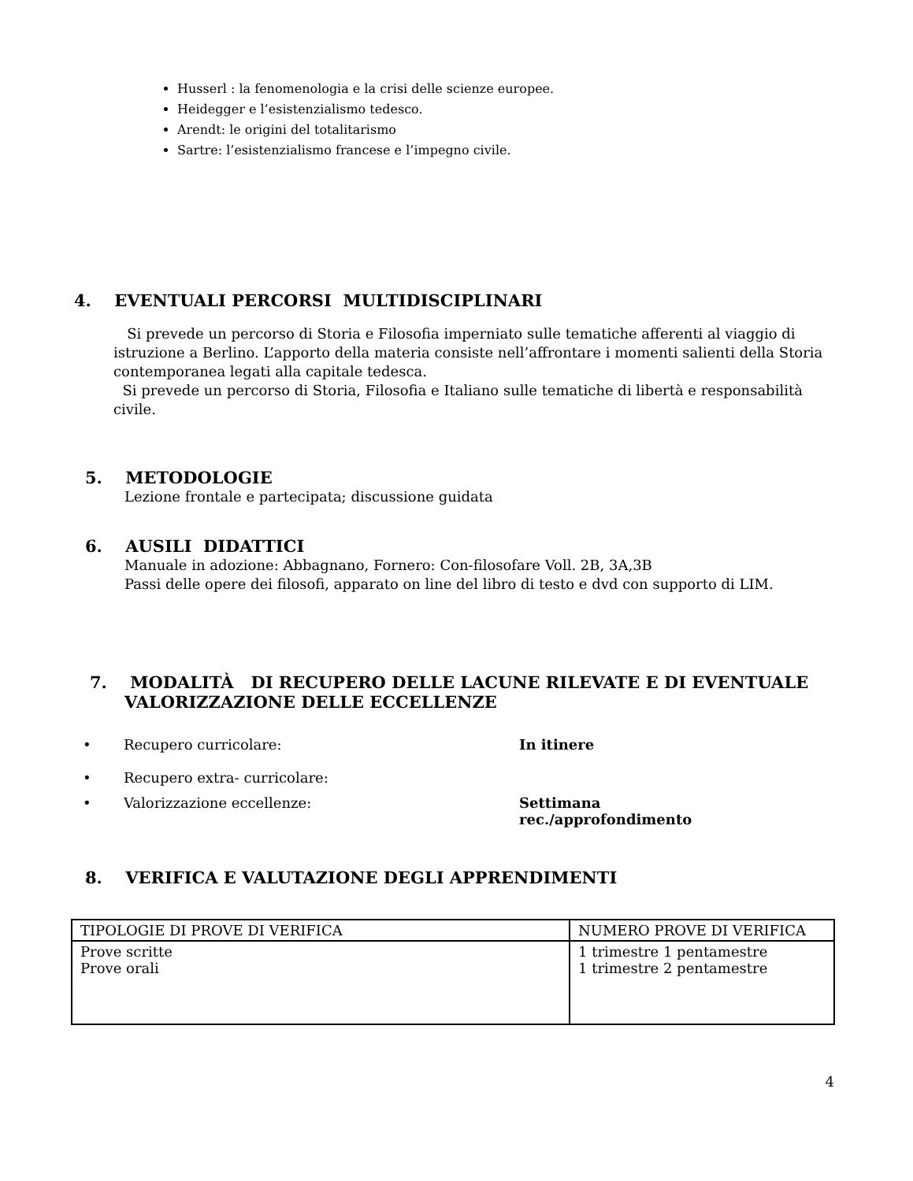Husserl : la fenomenologia e la crisi delle scienze europee.
Heidegger e l’esistenzialismo tedesco.
Arendt: le origini del totalitarismo
Sartre: l’esistenzialismo francese e l’impegno civile.
4. EVENTUALI PERCORSI MULTIDISCIPLINARI
Si prevede un percorso di Storia e Filosofia imperniato sulle tematiche afferenti al viaggio di istruzione a Berlino. L’apporto della materia consiste nell’affrontare i momenti salienti della Storia contemporanea legati alla capitale tedesca.
Si prevede un percorso di Storia, Filosofia e Italiano sulle tematiche di libertà e responsabilità civile.
5. METODOLOGIE
Lezione frontale e partecipata; discussione guidata
6. AUSILI DIDATTICI
Manuale in adozione: Abbagnano, Fornero: Con-filosofare Voll. 2B, 3A,3B
Passi delle opere dei filosofi, apparato on line del libro di testo e dvd con supporto di LIM.
7. MODALITÀ DI RECUPERO DELLE LACUNE RILEVATE E DI EVENTUALE VALORIZZAZIONE DELLE ECCELLENZE
| • | Recupero curricolare: | In itinere |
| • | Recupero extra- curricolare: | |
| • | Valorizzazione eccellenze: | Settimana rec./approfondimento |
8. VERIFICA E VALUTAZIONE DEGLI APPRENDIMENTI
| TIPOLOGIE DI PROVE DI VERIFICA | NUMERO PROVE DI VERIFICA |
| --- | --- |
| Prove scritte Prove orali | 1 trimestre 1 pentamestre 1 trimestre 2 pentamestre |
4